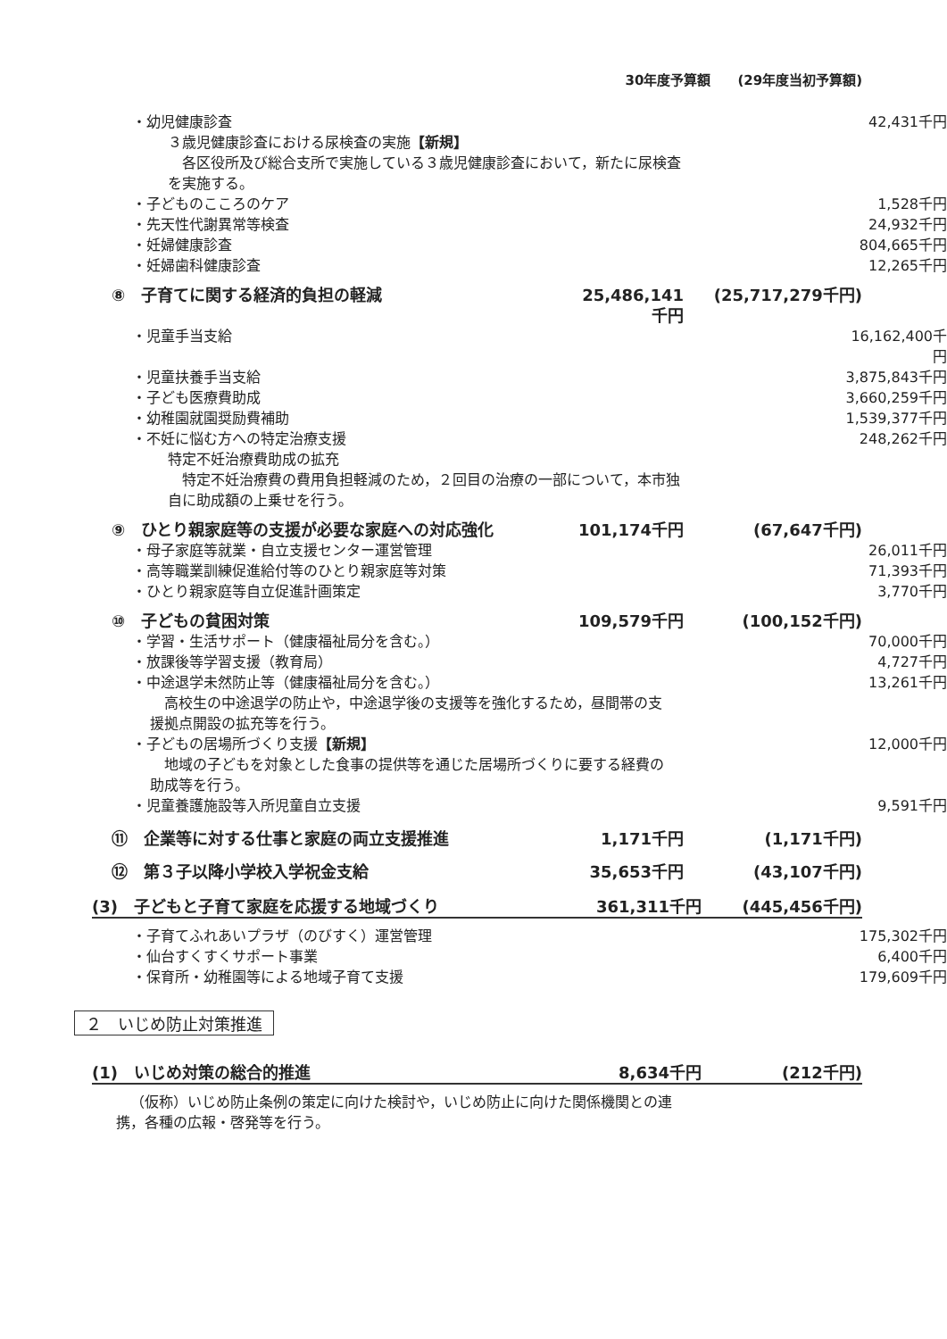30年度予算額　　(29年度当初予算額)
・幼児健康診査 42,431千円
３歳児健康診査における尿検査の実施【新規】
　各区役所及び総合支所で実施している３歳児健康診査において，新たに尿検査を実施する。
・子どものこころのケア 1,528千円
・先天性代謝異常等検査 24,932千円
・妊婦健康診査 804,665千円
・妊婦歯科健康診査 12,265千円
⑧　子育てに関する経済的負担の軽減 25,486,141千円 (25,717,279千円)
・児童手当支給 16,162,400千円
・児童扶養手当支給 3,875,843千円
・子ども医療費助成 3,660,259千円
・幼稚園就園奨励費補助 1,539,377千円
・不妊に悩む方への特定治療支援 248,262千円
特定不妊治療費助成の拡充
　特定不妊治療費の費用負担軽減のため，２回目の治療の一部について，本市独自に助成額の上乗せを行う。
⑨　ひとり親家庭等の支援が必要な家庭への対応強化 101,174千円 (67,647千円)
・母子家庭等就業・自立支援センター運営管理 26,011千円
・高等職業訓練促進給付等のひとり親家庭等対策 71,393千円
・ひとり親家庭等自立促進計画策定 3,770千円
⑩　子どもの貧困対策 109,579千円 (100,152千円)
・学習・生活サポート（健康福祉局分を含む。） 70,000千円
・放課後等学習支援（教育局） 4,727千円
・中途退学未然防止等（健康福祉局分を含む。） 13,261千円
　高校生の中途退学の防止や，中途退学後の支援等を強化するため，昼間帯の支援拠点開設の拡充等を行う。
・子どもの居場所づくり支援【新規】 12,000千円
　地域の子どもを対象とした食事の提供等を通じた居場所づくりに要する経費の助成等を行う。
・児童養護施設等入所児童自立支援 9,591千円
⑪　企業等に対する仕事と家庭の両立支援推進 1,171千円 (1,171千円)
⑫　第３子以降小学校入学祝金支給 35,653千円 (43,107千円)
(3)　子どもと子育て家庭を応援する地域づくり 361,311千円 (445,456千円)
・子育てふれあいプラザ（のびすく）運営管理 175,302千円
・仙台すくすくサポート事業 6,400千円
・保育所・幼稚園等による地域子育て支援 179,609千円
２　いじめ防止対策推進
(1)　いじめ対策の総合的推進 8,634千円 (212千円)
（仮称）いじめ防止条例の策定に向けた検討や，いじめ防止に向けた関係機関との連携，各種の広報・啓発等を行う。